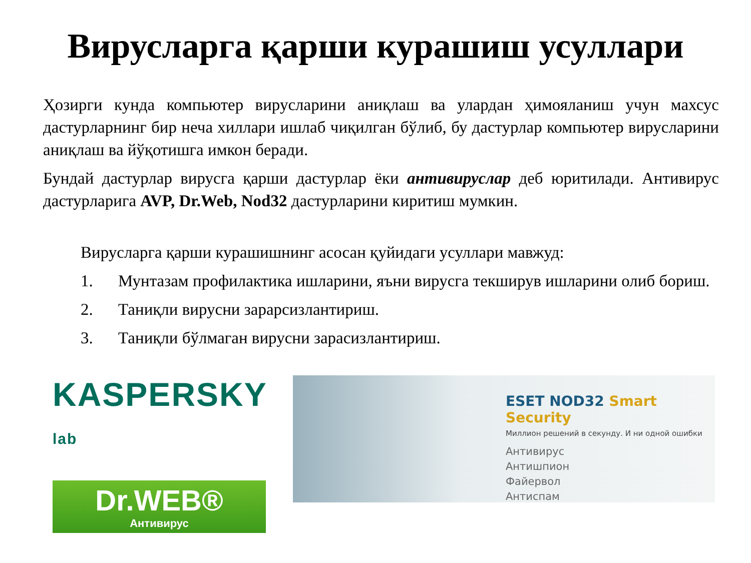Вирусларга қарши курашиш усуллари
Ҳозирги кунда компьютер вирусларини аниқлаш ва улардан ҳимояланиш учун махсус дастурларнинг бир неча хиллари ишлаб чиқилган бўлиб, бу дастурлар компьютер вирусларини аниқлаш ва йўқотишга имкон беради.
Бундай дастурлар вирусга қарши дастурлар ёки антивируслар деб юритилади. Антивирус дастурларига AVP, Dr.Web, Nod32 дастурларини киритиш мумкин.
Вирусларга қарши курашишнинг асосан қуйидаги усуллари мавжуд:
1. Мунтазам профилактика ишларини, яъни вирусга текширув ишларини олиб бориш.
2. Таниқли вирусни зарарсизлантириш.
3. Таниқли бўлмаган вирусни зарасизлантириш.
KASPERSKY lab
Dr.WEB®
Антивирус
ESET NOD32 Smart Security
Миллион решений в секунду. И ни одной ошибки
Антивирус
Антишпион
Файервол
Антиспам